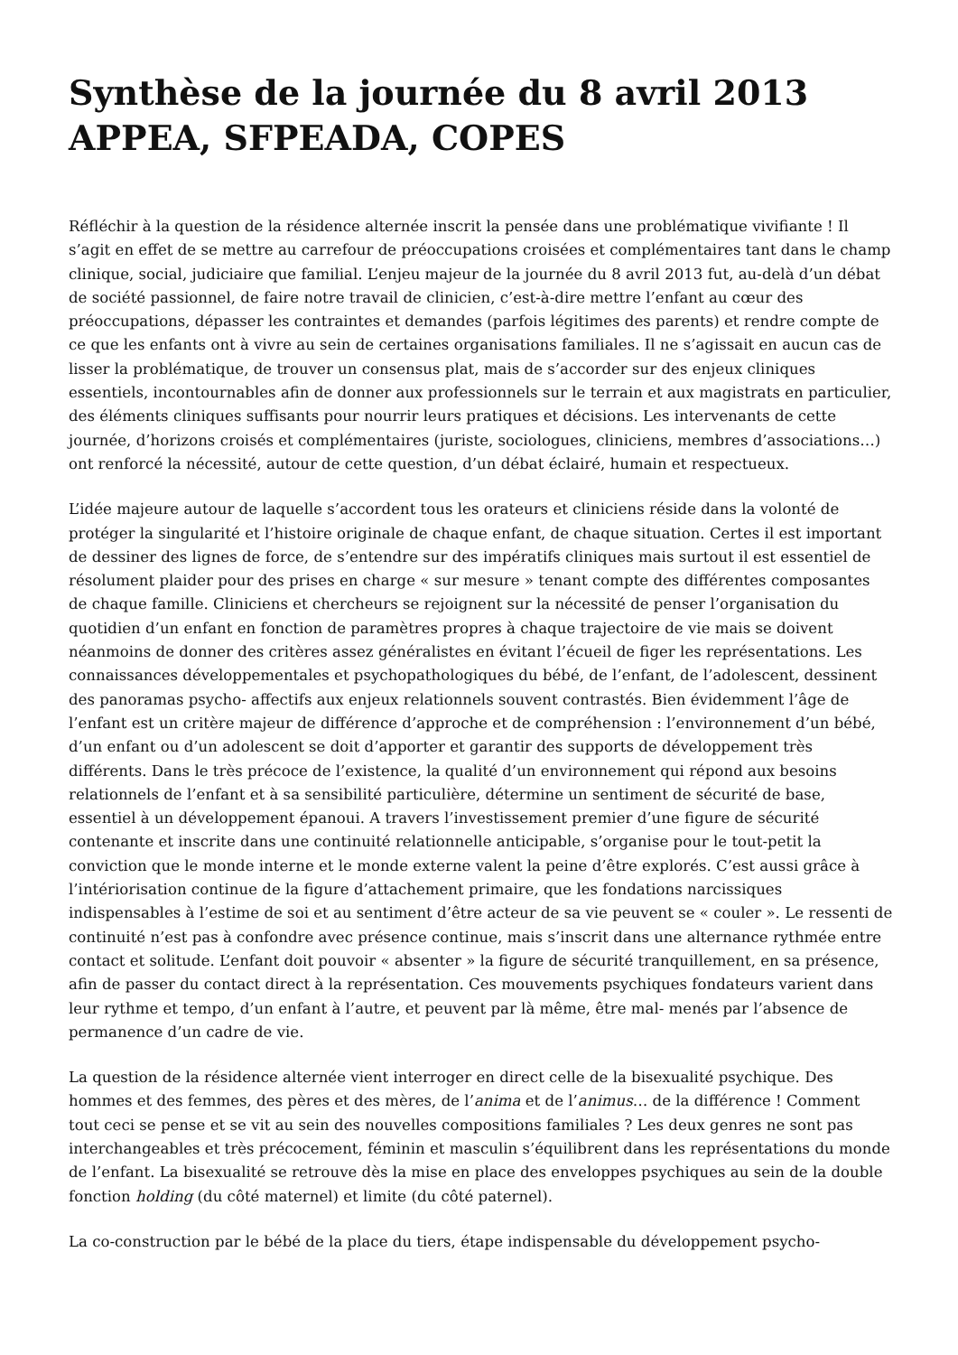Synthèse de la journée du 8 avril 2013 APPEA, SFPEADA, COPES
Réfléchir à la question de la résidence alternée inscrit la pensée dans une problématique vivifiante ! Il s’agit en effet de se mettre au carrefour de préoccupations croisées et complémentaires tant dans le champ clinique, social, judiciaire que familial. L’enjeu majeur de la journée du 8 avril 2013 fut, au-delà d’un débat de société passionnel, de faire notre travail de clinicien, c’est-à-dire mettre l’enfant au cœur des préoccupations, dépasser les contraintes et demandes (parfois légitimes des parents) et rendre compte de ce que les enfants ont à vivre au sein de certaines organisations familiales. Il ne s’agissait en aucun cas de lisser la problématique, de trouver un consensus plat, mais de s’accorder sur des enjeux cliniques essentiels, incontournables afin de donner aux professionnels sur le terrain et aux magistrats en particulier, des éléments cliniques suffisants pour nourrir leurs pratiques et décisions. Les intervenants de cette journée, d’horizons croisés et complémentaires (juriste, sociologues, cliniciens, membres d’associations…) ont renforcé la nécessité, autour de cette question, d’un débat éclairé, humain et respectueux.
L’idée majeure autour de laquelle s’accordent tous les orateurs et cliniciens réside dans la volonté de protéger la singularité et l’histoire originale de chaque enfant, de chaque situation. Certes il est important de dessiner des lignes de force, de s’entendre sur des impératifs cliniques mais surtout il est essentiel de résolument plaider pour des prises en charge « sur mesure » tenant compte des différentes composantes de chaque famille. Cliniciens et chercheurs se rejoignent sur la nécessité de penser l’organisation du quotidien d’un enfant en fonction de paramètres propres à chaque trajectoire de vie mais se doivent néanmoins de donner des critères assez généralistes en évitant l’écueil de figer les représentations. Les connaissances développementales et psychopathologiques du bébé, de l’enfant, de l’adolescent, dessinent des panoramas psycho- affectifs aux enjeux relationnels souvent contrastés. Bien évidemment l’âge de l’enfant est un critère majeur de différence d’approche et de compréhension : l’environnement d’un bébé, d’un enfant ou d’un adolescent se doit d’apporter et garantir des supports de développement très différents. Dans le très précoce de l’existence, la qualité d’un environnement qui répond aux besoins relationnels de l’enfant et à sa sensibilité particulière, détermine un sentiment de sécurité de base, essentiel à un développement épanoui. A travers l’investissement premier d’une figure de sécurité contenante et inscrite dans une continuité relationnelle anticipable, s’organise pour le tout-petit la conviction que le monde interne et le monde externe valent la peine d’être explorés. C’est aussi grâce à l’intériorisation continue de la figure d’attachement primaire, que les fondations narcissiques indispensables à l’estime de soi et au sentiment d’être acteur de sa vie peuvent se « couler ». Le ressenti de continuité n’est pas à confondre avec présence continue, mais s’inscrit dans une alternance rythmée entre contact et solitude. L’enfant doit pouvoir « absenter » la figure de sécurité tranquillement, en sa présence, afin de passer du contact direct à la représentation. Ces mouvements psychiques fondateurs varient dans leur rythme et tempo, d’un enfant à l’autre, et peuvent par là même, être mal- menés par l’absence de permanence d’un cadre de vie.
La question de la résidence alternée vient interroger en direct celle de la bisexualité psychique. Des hommes et des femmes, des pères et des mères, de l’anima et de l’animus… de la différence ! Comment tout ceci se pense et se vit au sein des nouvelles compositions familiales ? Les deux genres ne sont pas interchangeables et très précocement, féminin et masculin s’équilibrent dans les représentations du monde de l’enfant. La bisexualité se retrouve dès la mise en place des enveloppes psychiques au sein de la double fonction holding (du côté maternel) et limite (du côté paternel).
La co-construction par le bébé de la place du tiers, étape indispensable du développement psycho-